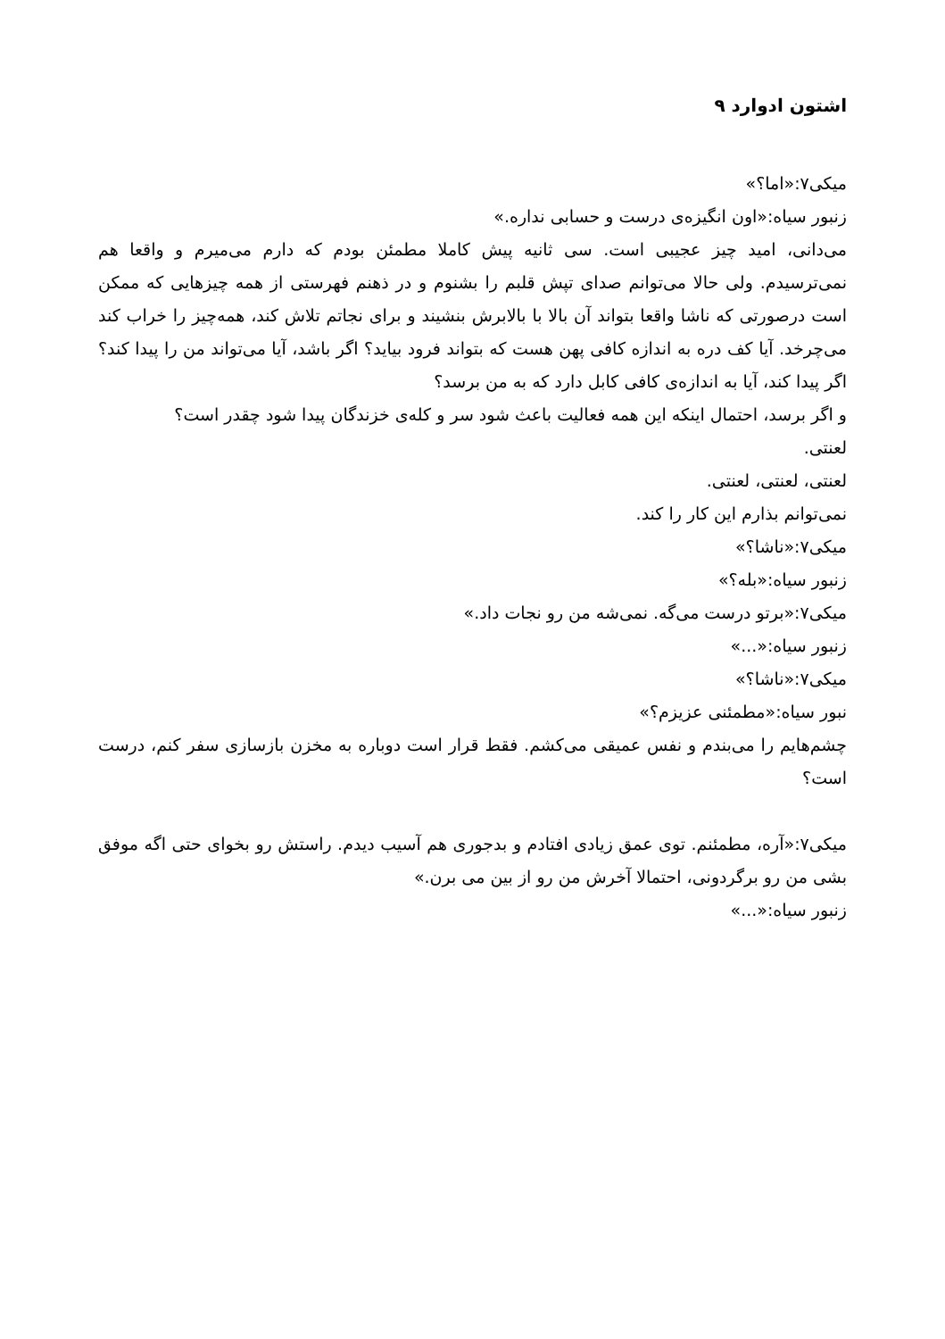اشتون ادوارد ۹
میکی۷:«اما؟»
زنبور سیاه:«اون انگیزه‌ی درست و حسابی نداره.»
می‌دانی، امید چیز عجیبی است. سی ثانیه پیش کاملا مطمئن بودم که دارم می‌میرم و واقعا هم نمی‌ترسیدم. ولی حالا می‌توانم صدای تپش قلبم را بشنوم و در ذهنم فهرستی از همه چیزهایی که ممکن است درصورتی که ناشا واقعا بتواند آن بالا با بالابرش بنشیند و برای نجاتم تلاش کند، همه‌چیز را خراب کند می‌چرخد. آیا کف دره به اندازه کافی پهن هست که بتواند فرود بیاید؟ اگر باشد، آیا می‌تواند من را پیدا کند؟ اگر پیدا کند، آیا به اندازه‌ی کافی کابل دارد که به من برسد؟
و اگر برسد، احتمال اینکه این همه فعالیت باعث شود سر و کله‌ی خزندگان پیدا شود چقدر است؟
لعنتی.
لعنتی، لعنتی، لعنتی.
نمی‌توانم بذارم این کار را کند.
میکی۷:«ناشا؟»
زنبور سیاه:«بله؟»
میکی۷:«برتو درست می‌گه. نمی‌شه من رو نجات داد.»
زنبور سیاه:«...»
میکی۷:«ناشا؟»
نبور سیاه:«مطمئنی عزیزم؟»
چشم‌هایم را می‌بندم و نفس عمیقی می‌کشم. فقط قرار است دوباره به مخزن بازسازی سفر کنم، درست است؟
میکی۷:«آره، مطمئنم. توی عمق زیادی افتادم و بدجوری هم آسیب دیدم. راستش رو بخوای حتی اگه موفق بشی من رو برگردونی، احتمالا آخرش من رو از بین می برن.»
زنبور سیاه:«...»